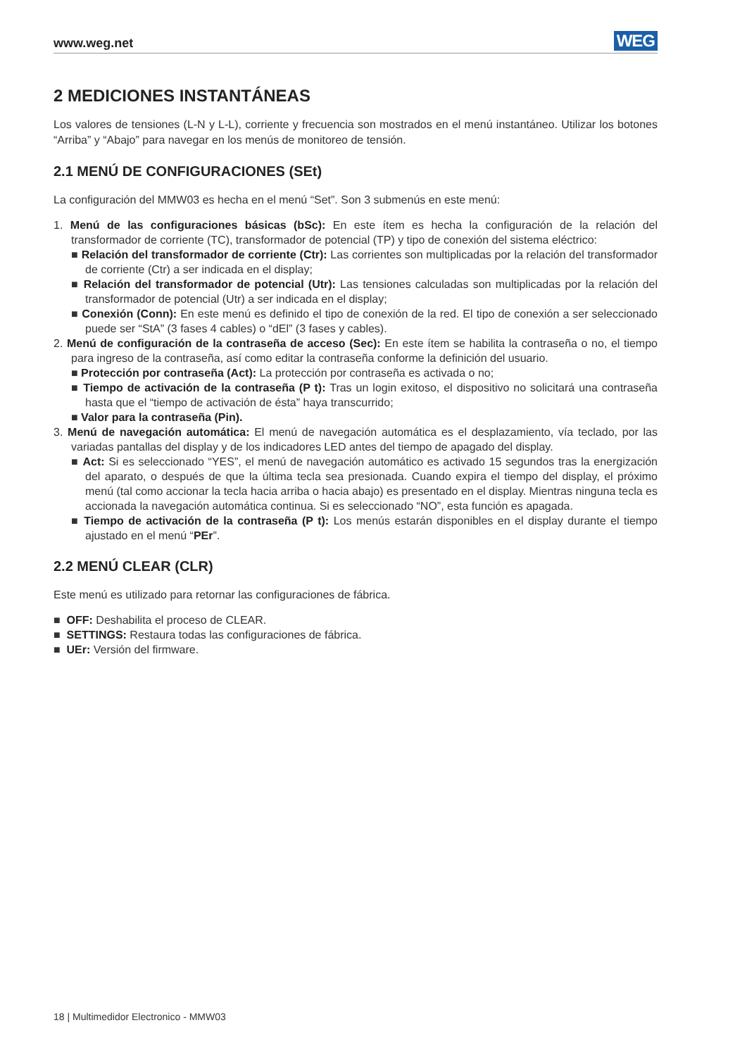www.weg.net WEG
2 MEDICIONES INSTANTÁNEAS
Los valores de tensiones (L-N y L-L), corriente y frecuencia son mostrados en el menú instantáneo. Utilizar los botones “Arriba” y “Abajo” para navegar en los menús de monitoreo de tensión.
2.1 MENÚ DE CONFIGURACIONES (SEt)
La configuración del MMW03 es hecha en el menú “Set”. Son 3 submenús en este menú:
1. Menú de las configuraciones básicas (bSc): En este ítem es hecha la configuración de la relación del transformador de corriente (TC), transformador de potencial (TP) y tipo de conexión del sistema eléctrico:
■ Relación del transformador de corriente (Ctr): Las corrientes son multiplicadas por la relación del transformador de corriente (Ctr) a ser indicada en el display;
■ Relación del transformador de potencial (Utr): Las tensiones calculadas son multiplicadas por la relación del transformador de potencial (Utr) a ser indicada en el display;
■ Conexión (Conn): En este menú es definido el tipo de conexión de la red. El tipo de conexión a ser seleccionado puede ser “StA” (3 fases 4 cables) o “dEl” (3 fases y cables).
2. Menú de configuración de la contraseña de acceso (Sec): En este ítem se habilita la contraseña o no, el tiempo para ingreso de la contraseña, así como editar la contraseña conforme la definición del usuario.
■ Protección por contraseña (Act): La protección por contraseña es activada o no;
■ Tiempo de activación de la contraseña (P t): Tras un login exitoso, el dispositivo no solicitará una contraseña hasta que el “tiempo de activación de ésta” haya transcurrido;
■ Valor para la contraseña (Pin).
3. Menú de navegación automática: El menú de navegación automática es el desplazamiento, vía teclado, por las variadas pantallas del display y de los indicadores LED antes del tiempo de apagado del display.
■ Act: Si es seleccionado “YES”, el menú de navegación automático es activado 15 segundos tras la energización del aparato, o después de que la última tecla sea presionada. Cuando expira el tiempo del display, el próximo menú (tal como accionar la tecla hacia arriba o hacia abajo) es presentado en el display. Mientras ninguna tecla es accionada la navegación automática continua. Si es seleccionado “NO”, esta función es apagada.
■ Tiempo de activación de la contraseña (P t): Los menús estarán disponibles en el display durante el tiempo ajustado en el menú “PEr”.
2.2 MENÚ CLEAR (CLR)
Este menú es utilizado para retornar las configuraciones de fábrica.
■ OFF: Deshabilita el proceso de CLEAR.
■ SETTINGS: Restaura todas las configuraciones de fábrica.
■ UEr: Versión del firmware.
18 | Multimedidor Electronico - MMW03